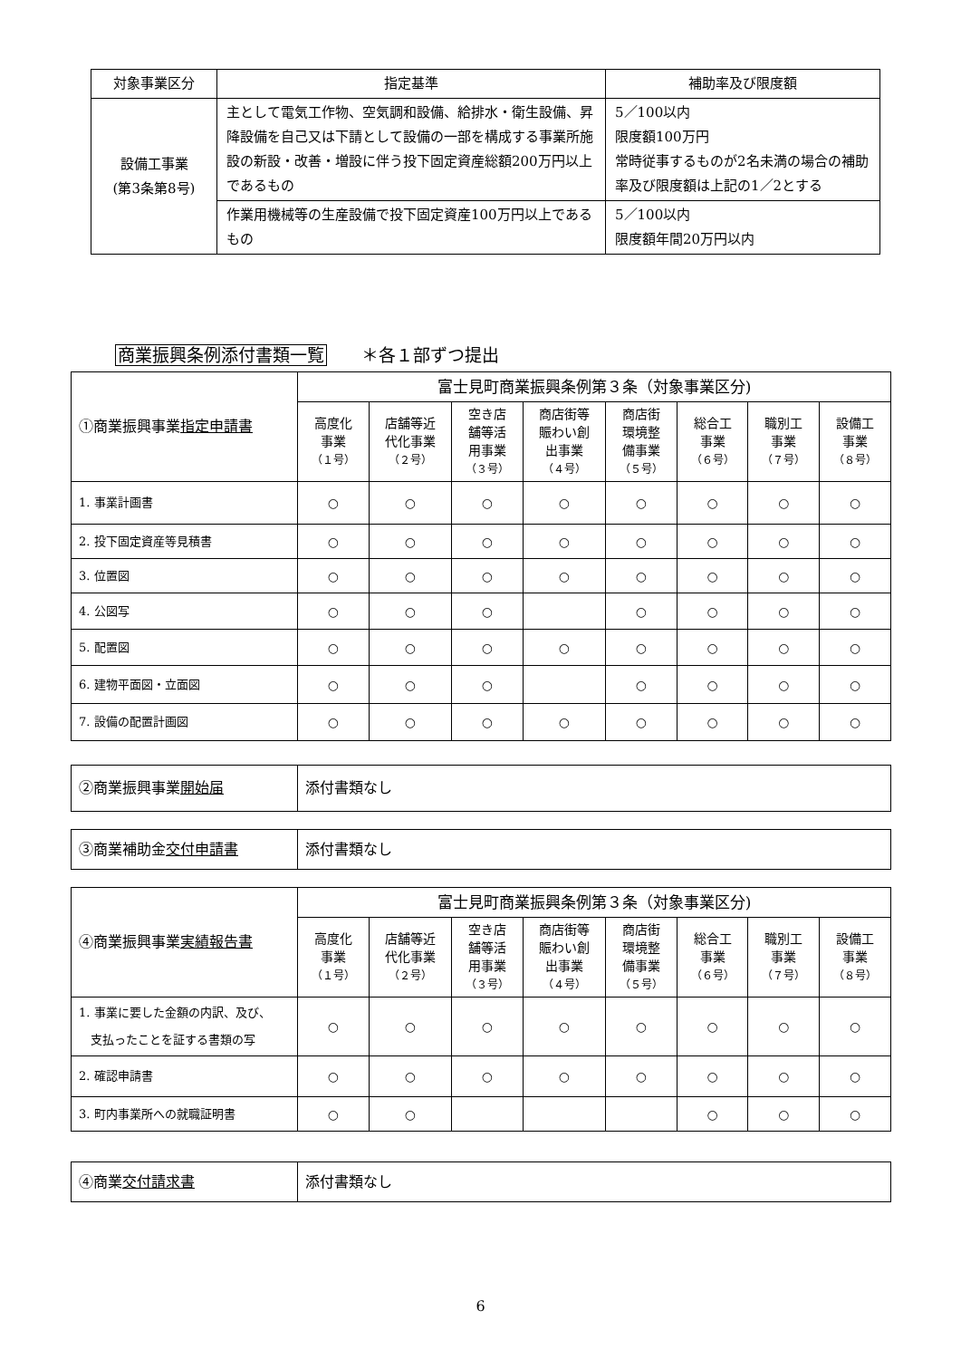| 対象事業区分 | 指定基準 | 補助率及び限度額 |
| --- | --- | --- |
| 設備工事業 (第3条第8号) | 主として電気工作物、空気調和設備、給排水・衛生設備、昇降設備を自己又は下請として設備の一部を構成する事業所施設の新設・改善・増設に伴う投下固定資産総額200万円以上であるもの | 5／100以内 限度額100万円 常時従事するものが2名未満の場合の補助率及び限度額は上記の1／2とする |
| | 作業用機械等の生産設備で投下固定資産100万円以上であるもの | 5／100以内 限度額年間20万円以内 |
商業振興条例添付書類一覧　　＊各１部ずつ提出
| ①商業振興事業 指定申請書 | 富士見町商業振興条例第３条（対象事業区分) | | | | | | | |
| | 高度化 事業 （１号） | 店舗等近 代化事業 （２号） | 空き店 舗等活 用事業 （３号） | 商店街等 賑わい創 出事業 （４号） | 商店街 環境整 備事業 （５号） | 総合工 事業 （６号） | 職別工 事業 （７号） | 設備工 事業 （８号） |
| 1. 事業計画書 | ○ | ○ | ○ | ○ | ○ | ○ | ○ | ○ |
| 2. 投下固定資産等見積書 | ○ | ○ | ○ | ○ | ○ | ○ | ○ | ○ |
| 3. 位置図 | ○ | ○ | ○ | ○ | ○ | ○ | ○ | ○ |
| 4. 公図写 | ○ | ○ | ○ | | ○ | ○ | ○ | ○ |
| 5. 配置図 | ○ | ○ | ○ | ○ | ○ | ○ | ○ | ○ |
| 6. 建物平面図・立面図 | ○ | ○ | ○ | | ○ | ○ | ○ | ○ |
| 7. 設備の配置計画図 | ○ | ○ | ○ | ○ | ○ | ○ | ○ | ○ |
| ②商業振興事業 開始届 | 添付書類なし |
| ③商業補助金 交付申請書 | 添付書類なし |
| ④商業振興事業 実績報告書 | 富士見町商業振興条例第３条（対象事業区分) | | | | | | | |
| | 高度化 事業 （１号） | 店舗等近 代化事業 （２号） | 空き店 舗等活 用事業 （３号） | 商店街等 賑わい創 出事業 （４号） | 商店街 環境整 備事業 （５号） | 総合工 事業 （６号） | 職別工 事業 （７号） | 設備工 事業 （８号） |
| 1. 事業に要した金額の内訳、及び、 支払ったことを証する書類の写 | ○ | ○ | ○ | ○ | ○ | ○ | ○ | ○ |
| 2. 確認申請書 | ○ | ○ | ○ | ○ | ○ | ○ | ○ | ○ |
| 3. 町内事業所への就職証明書 | ○ | ○ | | | | ○ | ○ | ○ |
| ④商業 交付請求書 | 添付書類なし |
6